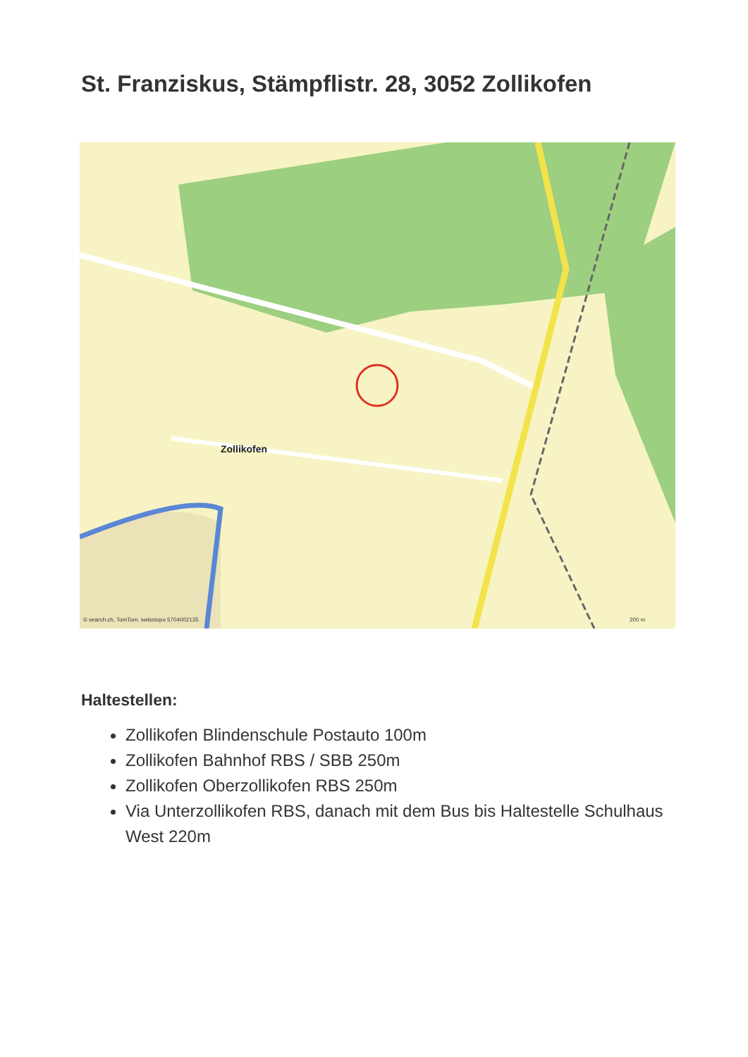St. Franziskus, Stämpflistr. 28, 3052 Zollikofen
Zollikofen
© search.ch, TomTom, swisstopo 5704002135
200 m
Haltestellen:
Zollikofen Blindenschule Postauto 100m
Zollikofen Bahnhof RBS / SBB 250m
Zollikofen Oberzollikofen RBS 250m
Via Unterzollikofen RBS, danach mit dem Bus bis Haltestelle Schulhaus West 220m